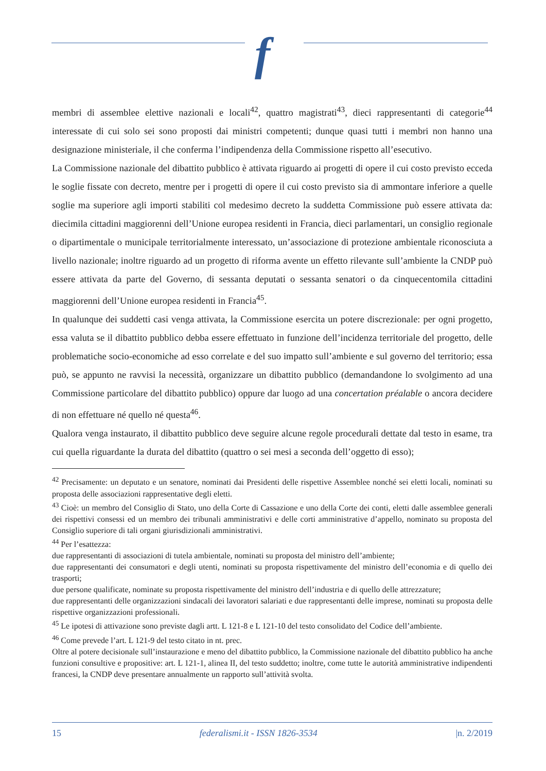f
membri di assemblee elettive nazionali e locali<sup>42</sup>, quattro magistrati<sup>43</sup>, dieci rappresentanti di categorie<sup>44</sup> interessate di cui solo sei sono proposti dai ministri competenti; dunque quasi tutti i membri non hanno una designazione ministeriale, il che conferma l’indipendenza della Commissione rispetto all’esecutivo.
La Commissione nazionale del dibattito pubblico è attivata riguardo ai progetti di opere il cui costo previsto ecceda le soglie fissate con decreto, mentre per i progetti di opere il cui costo previsto sia di ammontare inferiore a quelle soglie ma superiore agli importi stabiliti col medesimo decreto la suddetta Commissione può essere attivata da: diecimila cittadini maggiorenni dell’Unione europea residenti in Francia, dieci parlamentari, un consiglio regionale o dipartimentale o municipale territorialmente interessato, un’associazione di protezione ambientale riconosciuta a livello nazionale; inoltre riguardo ad un progetto di riforma avente un effetto rilevante sull’ambiente la CNDP può essere attivata da parte del Governo, di sessanta deputati o sessanta senatori o da cinquecentomila cittadini maggiorenni dell’Unione europea residenti in Francia<sup>45</sup>.
In qualunque dei suddetti casi venga attivata, la Commissione esercita un potere discrezionale: per ogni progetto, essa valuta se il dibattito pubblico debba essere effettuato in funzione dell’incidenza territoriale del progetto, delle problematiche socio-economiche ad esso correlate e del suo impatto sull’ambiente e sul governo del territorio; essa può, se appunto ne ravvisi la necessità, organizzare un dibattito pubblico (demandandone lo svolgimento ad una Commissione particolare del dibattito pubblico) oppure dar luogo ad una concertation préalable o ancora decidere di non effettuare né quello né questa<sup>46</sup>.
Qualora venga instaurato, il dibattito pubblico deve seguire alcune regole procedurali dettate dal testo in esame, tra cui quella riguardante la durata del dibattito (quattro o sei mesi a seconda dell’oggetto di esso);
<sup>42</sup> Precisamente: un deputato e un senatore, nominati dai Presidenti delle rispettive Assemblee nonché sei eletti locali, nominati su proposta delle associazioni rappresentative degli eletti.
<sup>43</sup> Cioè: un membro del Consiglio di Stato, uno della Corte di Cassazione e uno della Corte dei conti, eletti dalle assemblee generali dei rispettivi consessi ed un membro dei tribunali amministrativi e delle corti amministrative d’appello, nominato su proposta del Consiglio superiore di tali organi giurisdizionali amministrativi.
<sup>44</sup> Per l’esattezza:
due rappresentanti di associazioni di tutela ambientale, nominati su proposta del ministro dell’ambiente;
due rappresentanti dei consumatori e degli utenti, nominati su proposta rispettivamente del ministro dell’economia e di quello dei trasporti;
due persone qualificate, nominate su proposta rispettivamente del ministro dell’industria e di quello delle attrezzature;
due rappresentanti delle organizzazioni sindacali dei lavoratori salariati e due rappresentanti delle imprese, nominati su proposta delle rispettive organizzazioni professionali.
<sup>45</sup> Le ipotesi di attivazione sono previste dagli artt. L 121-8 e L 121-10 del testo consolidato del Codice dell’ambiente.
<sup>46</sup> Come prevede l’art. L 121-9 del testo citato in nt. prec.
Oltre al potere decisionale sull’instaurazione e meno del dibattito pubblico, la Commissione nazionale del dibattito pubblico ha anche funzioni consultive e propositive: art. L 121-1, alinea II, del testo suddetto; inoltre, come tutte le autorità amministrative indipendenti francesi, la CNDP deve presentare annualmente un rapporto sull’attività svolta.
15 federalismi.it - ISSN 1826-3534 |n. 2/2019